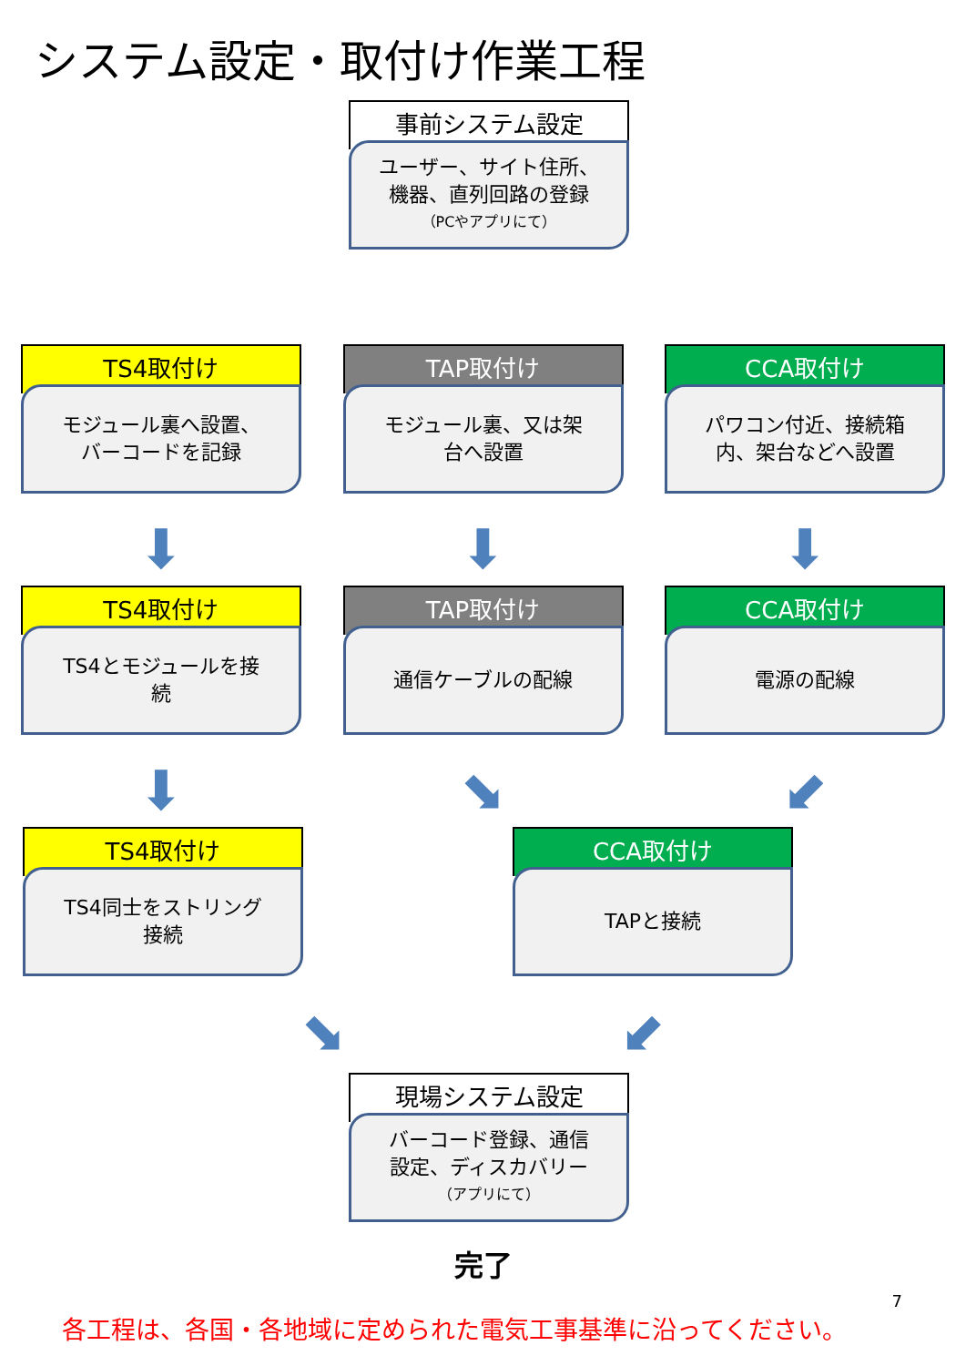システム設定・取付け作業工程
事前システム設定
ユーザー、サイト住所、
機器、直列回路の登録
（PCやアプリにて）
TS4取付け
モジュール裏へ設置、
バーコードを記録
TAP取付け
モジュール裏、又は架
台へ設置
CCA取付け
パワコン付近、接続箱
内、架台などへ設置
⬇ ⬇ ⬇
TS4取付け
TS4とモジュールを接
続
TAP取付け
通信ケーブルの配線
CCA取付け
電源の配線
⬇ ⬊ ⬋
TS4取付け
TS4同士をストリング
接続
CCA取付け
TAPと接続
⬊ ⬋
現場システム設定
バーコード登録、通信
設定、ディスカバリー
（アプリにて）
完了
7
各工程は、各国・各地域に定められた電気工事基準に沿ってください。